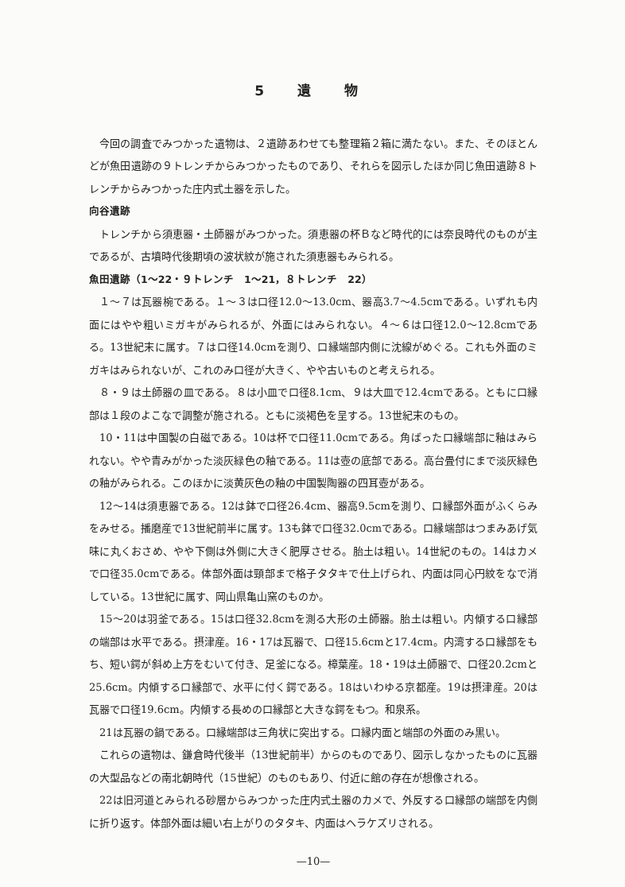5 遺 物
今回の調査でみつかった遺物は、２遺跡あわせても整理箱２箱に満たない。また、そのほとんどが魚田遺跡の９トレンチからみつかったものであり、それらを図示したほか同じ魚田遺跡８トレンチからみつかった庄内式土器を示した。
向谷遺跡
トレンチから須恵器・土師器がみつかった。須恵器の杯Ｂなど時代的には奈良時代のものが主であるが、古墳時代後期頃の波状紋が施された須恵器もみられる。
魚田遺跡（1～22・９トレンチ　1～21，８トレンチ　22）
１～７は瓦器椀である。１～３は口径12.0～13.0cm、器高3.7～4.5cmである。いずれも内面にはやや粗いミガキがみられるが、外面にはみられない。４～６は口径12.0～12.8cmである。13世紀末に属す。７は口径14.0cmを測り、口縁端部内側に沈線がめぐる。これも外面のミガキはみられないが、これのみ口径が大きく、やや古いものと考えられる。
８・９は土師器の皿である。８は小皿で口径8.1cm、９は大皿で12.4cmである。ともに口縁部は１段のよこなで調整が施される。ともに淡褐色を呈する。13世紀末のもの。
10・11は中国製の白磁である。10は杯で口径11.0cmである。角ばった口縁端部に釉はみられない。やや青みがかった淡灰緑色の釉である。11は壺の底部である。高台畳付にまで淡灰緑色の釉がみられる。このほかに淡黄灰色の釉の中国製陶器の四耳壺がある。
12～14は須恵器である。12は鉢で口径26.4cm、器高9.5cmを測り、口縁部外面がふくらみをみせる。播磨産で13世紀前半に属す。13も鉢で口径32.0cmである。口縁端部はつまみあげ気味に丸くおさめ、やや下側は外側に大きく肥厚させる。胎土は粗い。14世紀のもの。14はカメで口径35.0cmである。体部外面は頸部まで格子タタキで仕上げられ、内面は同心円紋をなで消している。13世紀に属す、岡山県亀山窯のものか。
15～20は羽釜である。15は口径32.8cmを測る大形の土師器。胎土は粗い。内傾する口縁部の端部は水平である。摂津産。16・17は瓦器で、口径15.6cmと17.4cm。内湾する口縁部をもち、短い鍔が斜め上方をむいて付き、足釜になる。樟葉産。18・19は土師器で、口径20.2cmと25.6cm。内傾する口縁部で、水平に付く鍔である。18はいわゆる京都産。19は摂津産。20は瓦器で口径19.6cm。内傾する長めの口縁部と大きな鍔をもつ。和泉系。
21は瓦器の鍋である。口縁端部は三角状に突出する。口縁内面と端部の外面のみ黒い。
これらの遺物は、鎌倉時代後半（13世紀前半）からのものであり、図示しなかったものに瓦器の大型品などの南北朝時代（15世紀）のものもあり、付近に館の存在が想像される。
22は旧河道とみられる砂層からみつかった庄内式土器のカメで、外反する口縁部の端部を内側に折り返す。体部外面は細い右上がりのタタキ、内面はヘラケズリされる。
—10—